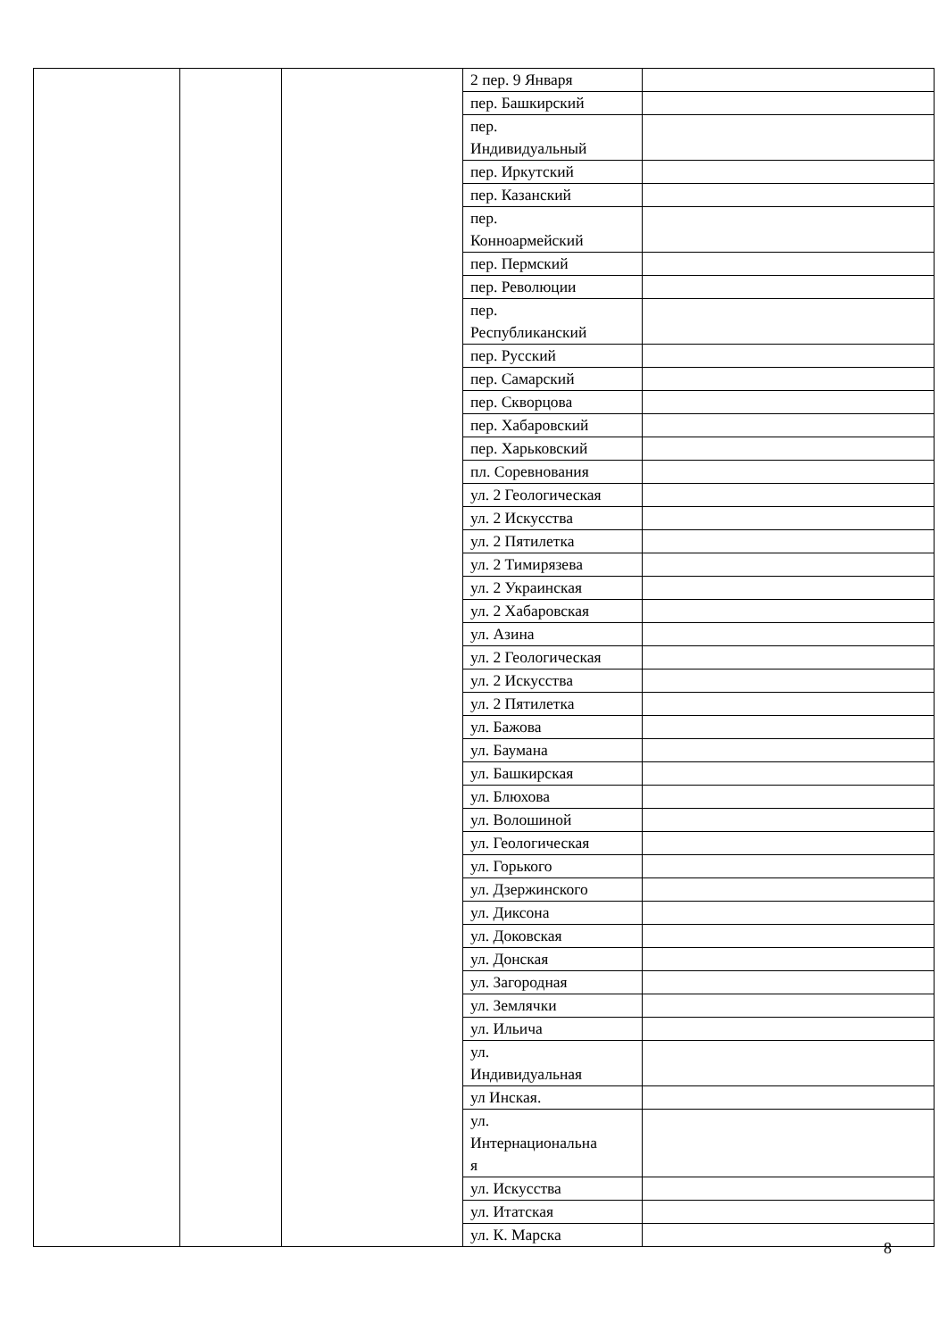| | | | 2 пер. 9 Января | |
| | | | пер. Башкирский | |
| | | | пер. Индивидуальный | |
| | | | пер. Иркутский | |
| | | | пер. Казанский | |
| | | | пер. Конноармейский | |
| | | | пер. Пермский | |
| | | | пер. Революции | |
| | | | пер. Республиканский | |
| | | | пер. Русский | |
| | | | пер. Самарский | |
| | | | пер. Скворцова | |
| | | | пер. Хабаровский | |
| | | | пер. Харьковский | |
| | | | пл. Соревнования | |
| | | | ул. 2 Геологическая | |
| | | | ул. 2 Искусства | |
| | | | ул. 2 Пятилетка | |
| | | | ул. 2 Тимирязева | |
| | | | ул. 2 Украинская | |
| | | | ул. 2 Хабаровская | |
| | | | ул. Азина | |
| | | | ул. 2 Геологическая | |
| | | | ул. 2 Искусства | |
| | | | ул. 2 Пятилетка | |
| | | | ул. Бажова | |
| | | | ул. Баумана | |
| | | | ул. Башкирская | |
| | | | ул. Блюхова | |
| | | | ул. Волошиной | |
| | | | ул. Геологическая | |
| | | | ул. Горького | |
| | | | ул. Дзержинского | |
| | | | ул. Диксона | |
| | | | ул. Доковская | |
| | | | ул. Донская | |
| | | | ул. Загородная | |
| | | | ул. Землячки | |
| | | | ул. Ильича | |
| | | | ул. Индивидуальная | |
| | | | ул Инская. | |
| | | | ул. Интернациональна я | |
| | | | ул. Искусства | |
| | | | ул. Итатская | |
| | | | ул. К. Марска | |
8